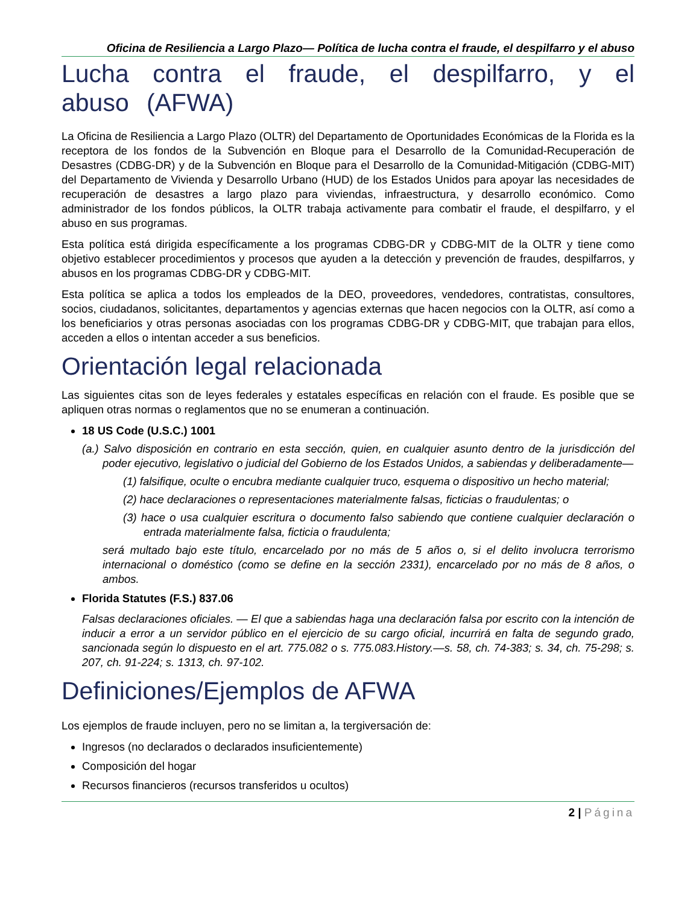Oficina de Resiliencia a Largo Plazo— Política de lucha contra el fraude, el despilfarro y el abuso
Lucha contra el fraude, el despilfarro, y el abuso (AFWA)
La Oficina de Resiliencia a Largo Plazo (OLTR) del Departamento de Oportunidades Económicas de la Florida es la receptora de los fondos de la Subvención en Bloque para el Desarrollo de la Comunidad-Recuperación de Desastres (CDBG-DR) y de la Subvención en Bloque para el Desarrollo de la Comunidad-Mitigación (CDBG-MIT) del Departamento de Vivienda y Desarrollo Urbano (HUD) de los Estados Unidos para apoyar las necesidades de recuperación de desastres a largo plazo para viviendas, infraestructura, y desarrollo económico. Como administrador de los fondos públicos, la OLTR trabaja activamente para combatir el fraude, el despilfarro, y el abuso en sus programas.
Esta política está dirigida específicamente a los programas CDBG-DR y CDBG-MIT de la OLTR y tiene como objetivo establecer procedimientos y procesos que ayuden a la detección y prevención de fraudes, despilfarros, y abusos en los programas CDBG-DR y CDBG-MIT.
Esta política se aplica a todos los empleados de la DEO, proveedores, vendedores, contratistas, consultores, socios, ciudadanos, solicitantes, departamentos y agencias externas que hacen negocios con la OLTR, así como a los beneficiarios y otras personas asociadas con los programas CDBG-DR y CDBG-MIT, que trabajan para ellos, acceden a ellos o intentan acceder a sus beneficios.
Orientación legal relacionada
Las siguientes citas son de leyes federales y estatales específicas en relación con el fraude. Es posible que se apliquen otras normas o reglamentos que no se enumeran a continuación.
18 US Code (U.S.C.) 1001
(a.) Salvo disposición en contrario en esta sección, quien, en cualquier asunto dentro de la jurisdicción del poder ejecutivo, legislativo o judicial del Gobierno de los Estados Unidos, a sabiendas y deliberadamente—
(1) falsifique, oculte o encubra mediante cualquier truco, esquema o dispositivo un hecho material;
(2) hace declaraciones o representaciones materialmente falsas, ficticias o fraudulentas; o
(3) hace o usa cualquier escritura o documento falso sabiendo que contiene cualquier declaración o entrada materialmente falsa, ficticia o fraudulenta;
será multado bajo este título, encarcelado por no más de 5 años o, si el delito involucra terrorismo internacional o doméstico (como se define en la sección 2331), encarcelado por no más de 8 años, o ambos.
Florida Statutes (F.S.) 837.06
Falsas declaraciones oficiales. — El que a sabiendas haga una declaración falsa por escrito con la intención de inducir a error a un servidor público en el ejercicio de su cargo oficial, incurrirá en falta de segundo grado, sancionada según lo dispuesto en el art. 775.082 o s. 775.083.History.—s. 58, ch. 74-383; s. 34, ch. 75-298; s. 207, ch. 91-224; s. 1313, ch. 97-102.
Definiciones/Ejemplos de AFWA
Los ejemplos de fraude incluyen, pero no se limitan a, la tergiversación de:
Ingresos (no declarados o declarados insuficientemente)
Composición del hogar
Recursos financieros (recursos transferidos u ocultos)
2 | Página